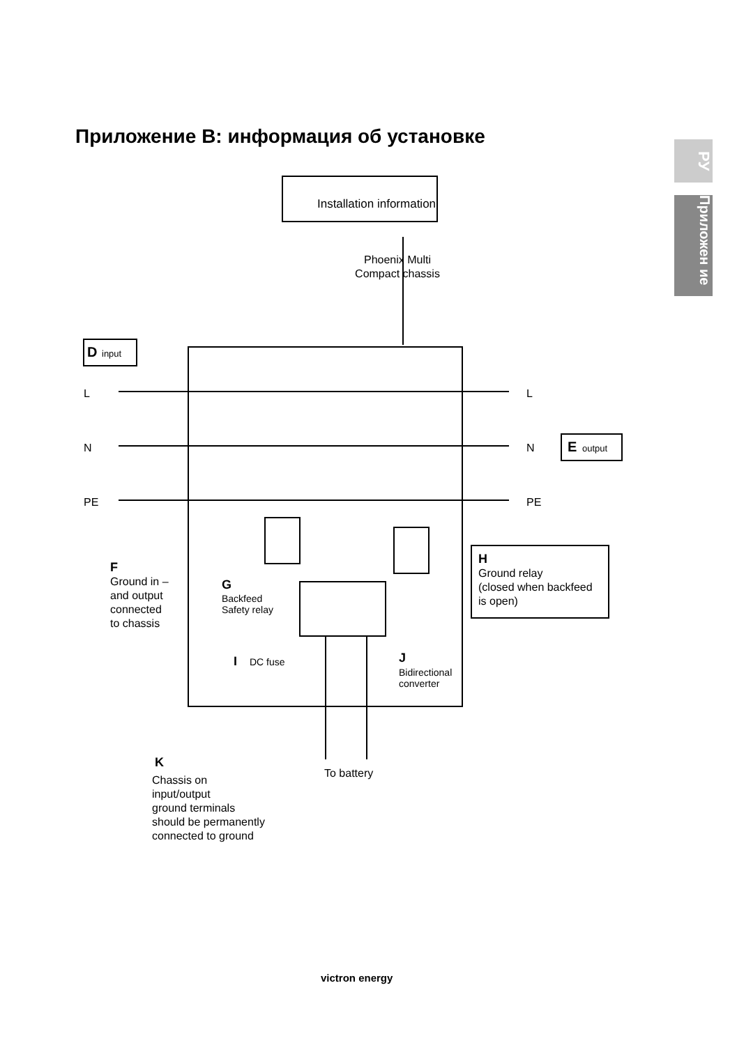Приложение B: информация об установке
РУ
Приложен ие
Installation information
Phoenix Multi
Compact chassis
D
input
E
output
L
N
PE
L
N
PE
F
Ground in –
and output
connected
to chassis
G
Backfeed
Safety relay
H
Ground relay
(closed when backfeed
is open)
I
DC fuse
J
Bidirectional
converter
K
Chassis on
input/output
ground terminals
should be permanently
connected to ground
To battery
victron energy